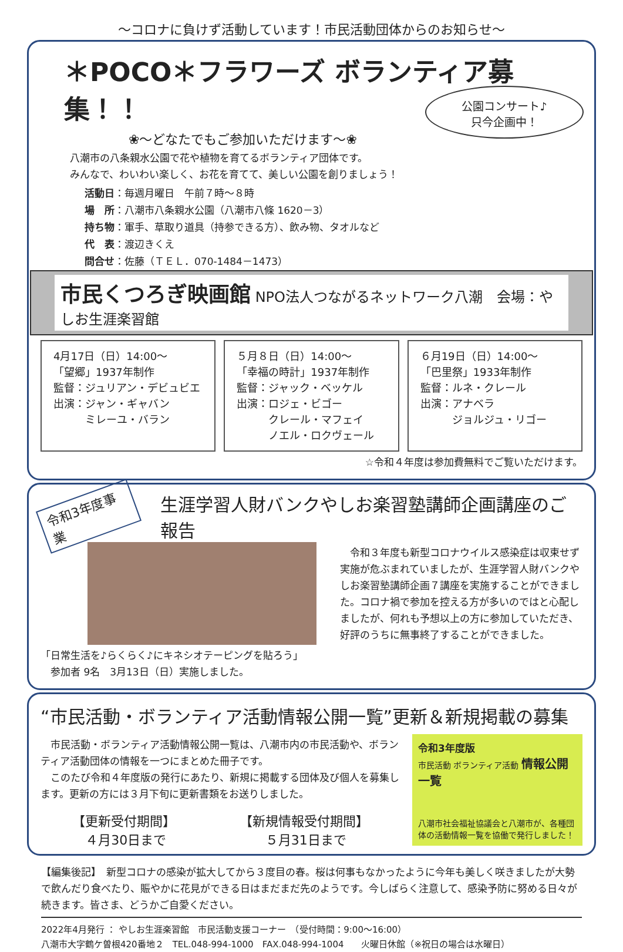～コロナに負けず活動しています！市民活動団体からのお知らせ～
＊POCO＊フラワーズ ボランティア募集！！
公園コンサート♪
只今企画中！
❀～どなたでもご参加いただけます～❀
八潮市の八条親水公園で花や植物を育てるボランティア団体です。
みんなで、わいわい楽しく、お花を育てて、美しい公園を創りましょう！
活動日：毎週月曜日　午前７時～８時
場　所：八潮市八条親水公園（八潮市八條 1620－3）
持ち物：軍手、草取り道具（持参できる方）、飲み物、タオルなど
代　表：渡辺きくえ
問合せ：佐藤（ＴＥＬ．070-1484－1473）
市民くつろぎ映画館 NPO法人つながるネットワーク八潮　会場：やしお生涯楽習館
4月17日（日）14:00～
「望郷」1937年制作
監督：ジュリアン・デビュビエ
出演：ジャン・ギャバン
　　　ミレーユ・バラン
５月８日（日）14:00～
「幸福の時計」1937年制作
監督：ジャック・ベッケル
出演：ロジェ・ビゴー
　　　クレール・マフェイ
　　　ノエル・ロクヴェール
６月19日（日）14:00～
「巴里祭」1933年制作
監督：ルネ・クレール
出演：アナベラ
　　　ジョルジュ・リゴー
☆令和４年度は参加費無料でご覧いただけます。
令和3年度事業 生涯学習人財バンクやしお楽習塾講師企画講座のご報告
「日常生活を♪らくらく♪にキネシオテーピングを貼ろう」
　参加者 9名　3月13日（日）実施しました。
　令和３年度も新型コロナウイルス感染症は収束せず実施が危ぶまれていましたが、生涯学習人財バンクやしお楽習塾講師企画７講座を実施することができました。コロナ禍で参加を控える方が多いのではと心配しましたが、何れも予想以上の方に参加していただき、好評のうちに無事終了することができました。
“市民活動・ボランティア活動情報公開一覧”更新＆新規掲載の募集
　市民活動・ボランティア活動情報公開一覧は、八潮市内の市民活動や、ボランティア活動団体の情報を一つにまとめた冊子です。
　このたび令和４年度版の発行にあたり、新規に掲載する団体及び個人を募集します。更新の方には３月下旬に更新書類をお送りしました。
【更新受付期間】
　４月30日まで
【新規情報受付期間】
　　５月31日まで
令和3年度版
市民活動 ボランティア活動 情報公開一覧
八潮市社会福祉協議会と八潮市が、各種団体の活動情報一覧を協働で発行しました！
【編集後記】　新型コロナの感染が拡大してから３度目の春。桜は何事もなかったように今年も美しく咲きましたが大勢で飲んだり食べたり、賑やかに花見ができる日はまだまだ先のようです。今しばらく注意して、感染予防に努める日々が続きます。皆さま、どうかご自愛ください。
2022年4月発行 ： やしお生涯楽習館　市民活動支援コーナー　（受付時間：9:00～16:00）
八潮市大字鶴ケ曽根420番地２　TEL.048-994-1000　FAX.048-994-1004　　火曜日休館（※祝日の場合は水曜日）